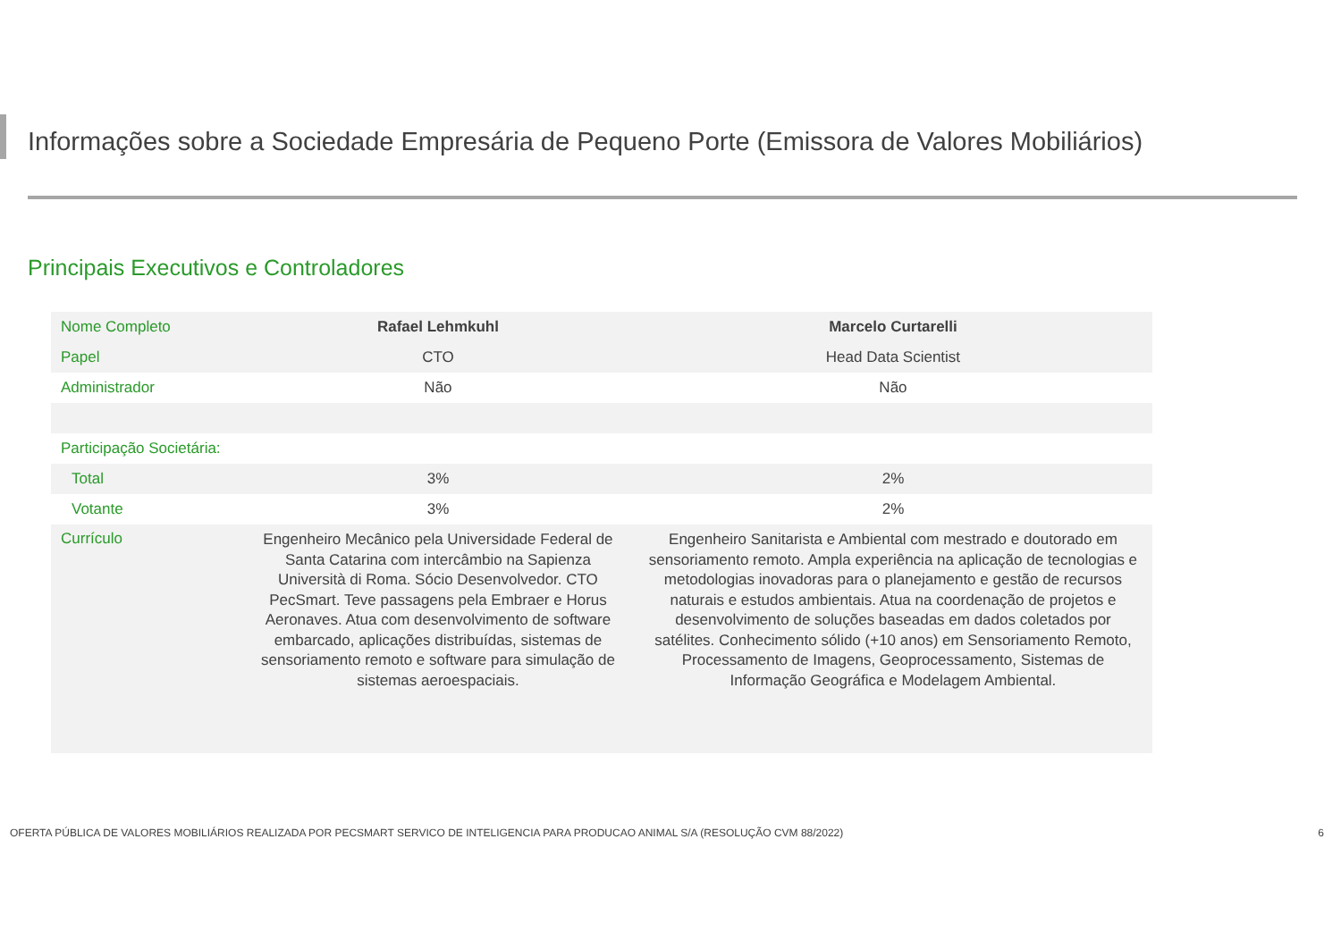Informações sobre a Sociedade Empresária de Pequeno Porte (Emissora de Valores Mobiliários)
Principais Executivos e Controladores
| Nome Completo | Rafael Lehmkuhl | Marcelo Curtarelli |
| Papel | CTO | Head Data Scientist |
| Administrador | Não | Não |
| Participação Societária: | | |
| Total | 3% | 2% |
| Votante | 3% | 2% |
| Currículo | Engenheiro Mecânico pela Universidade Federal de Santa Catarina com intercâmbio na Sapienza Università di Roma. Sócio Desenvolvedor. CTO PecSmart. Teve passagens pela Embraer e Horus Aeronaves. Atua com desenvolvimento de software embarcado, aplicações distribuídas, sistemas de sensoriamento remoto e software para simulação de sistemas aeroespaciais. | Engenheiro Sanitarista e Ambiental com mestrado e doutorado em sensoriamento remoto. Ampla experiência na aplicação de tecnologias e metodologias inovadoras para o planejamento e gestão de recursos naturais e estudos ambientais. Atua na coordenação de projetos e desenvolvimento de soluções baseadas em dados coletados por satélites. Conhecimento sólido (+10 anos) em Sensoriamento Remoto, Processamento de Imagens, Geoprocessamento, Sistemas de Informação Geográfica e Modelagem Ambiental. |
OFERTA PÚBLICA DE VALORES MOBILIÁRIOS REALIZADA POR PECSMART SERVICO DE INTELIGENCIA PARA PRODUCAO ANIMAL S/A (RESOLUÇÃO CVM 88/2022) 6